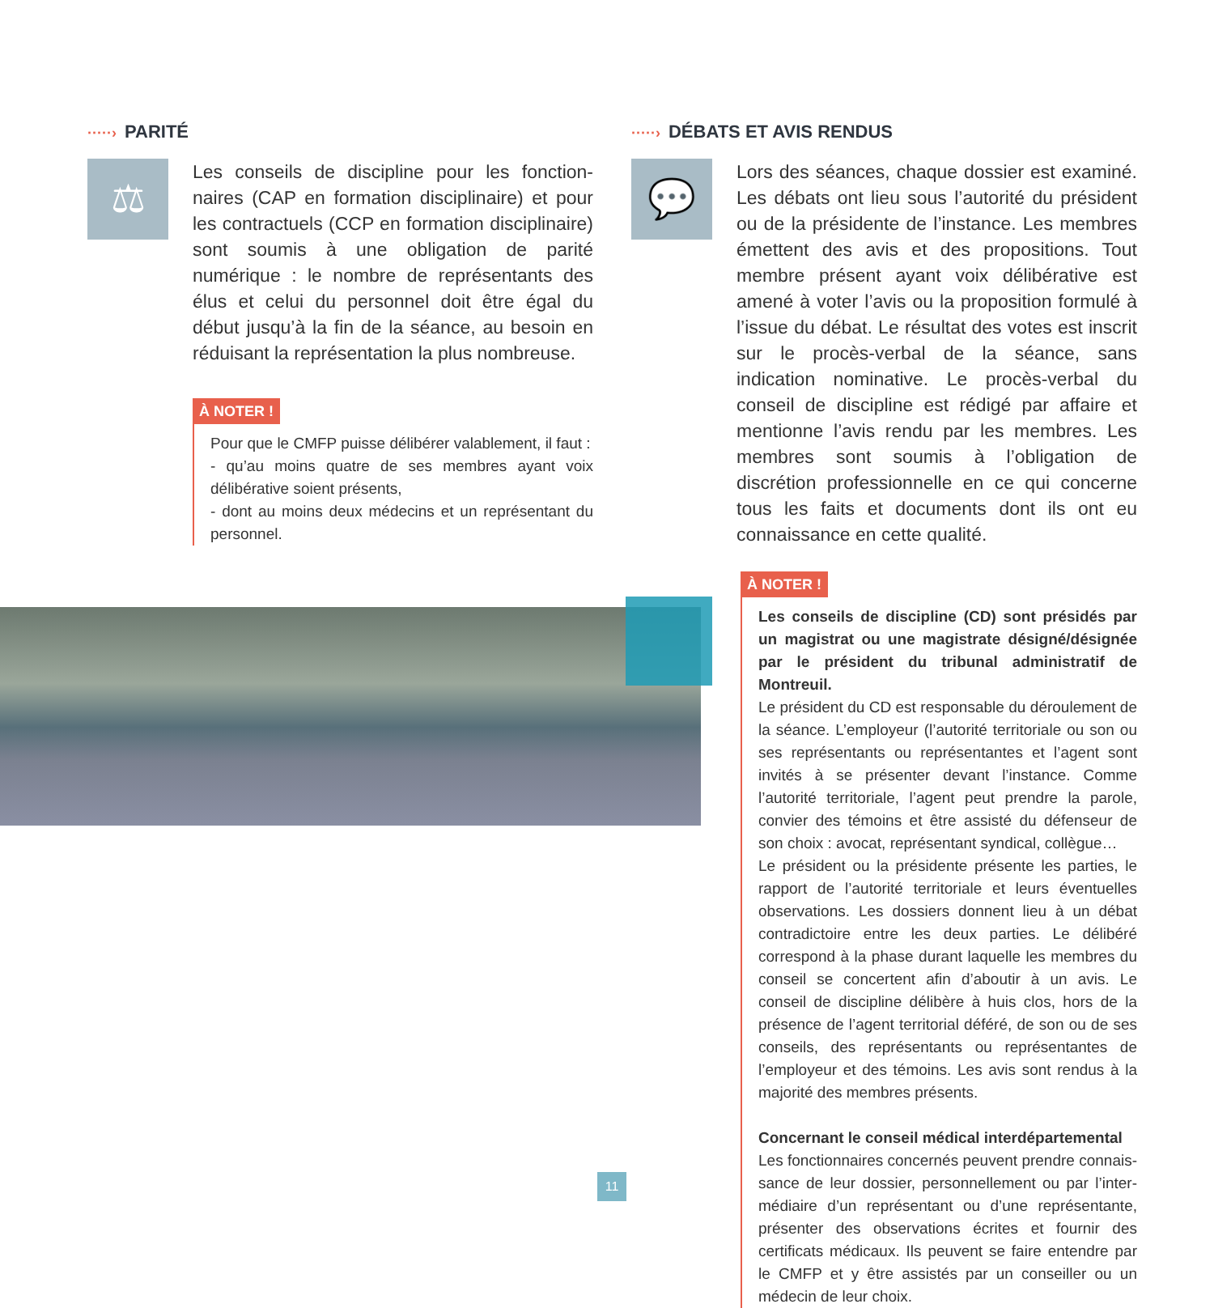·····› PARITÉ
⚖
Les conseils de discipline pour les fonction­naires (CAP en formation disciplinaire) et pour les contractuels (CCP en formation disciplinaire) sont soumis à une obligation de parité numérique : le nombre de représentants des élus et celui du personnel doit être égal du début jusqu’à la fin de la séance, au besoin en réduisant la représentation la plus nombreuse.
À NOTER !
Pour que le CMFP puisse délibérer valablement, il faut :
- qu’au moins quatre de ses membres ayant voix délibérative soient présents,
- dont au moins deux médecins et un représentant du personnel.
·····› DÉBATS ET AVIS RENDUS
💬
Lors des séances, chaque dossier est examiné. Les débats ont lieu sous l’autorité du président ou de la présidente de l’instance. Les membres émettent des avis et des propositions. Tout membre présent ayant voix délibérative est amené à voter l’avis ou la proposition formulé à l’issue du débat. Le résultat des votes est inscrit sur le procès-verbal de la séance, sans indication nominative. Le procès-verbal du conseil de discipline est rédigé par affaire et mentionne l’avis rendu par les membres. Les membres sont soumis à l’obligation de discrétion professionnelle en ce qui concerne tous les faits et documents dont ils ont eu connaissance en cette qualité.
À NOTER !
Les conseils de discipline (CD) sont présidés par un magistrat ou une magistrate désigné/désignée par le président du tribunal administratif de Montreuil.
Le président du CD est responsable du déroulement de la séance. L’employeur (l’autorité territoriale ou son ou ses représentants ou représentantes et l’agent sont invités à se présenter devant l’instance. Comme l’autorité territoriale, l’agent peut prendre la parole, convier des témoins et être assisté du défenseur de son choix : avocat, représentant syndical, collègue…
Le président ou la présidente présente les parties, le rapport de l’autorité territoriale et leurs éventuelles observations. Les dossiers donnent lieu à un débat contradictoire entre les deux parties. Le délibéré correspond à la phase durant laquelle les membres du conseil se concertent afin d’aboutir à un avis. Le conseil de discipline délibère à huis clos, hors de la présence de l’agent territorial déféré, de son ou de ses conseils, des représentants ou représentantes de l’employeur et des témoins. Les avis sont rendus à la majorité des membres présents.
Concernant le conseil médical interdépartemental
Les fonctionnaires concernés peuvent prendre connais­sance de leur dossier, personnellement ou par l’inter­médiaire d’un représentant ou d’une représentante, présenter des observations écrites et fournir des certificats médicaux. Ils peuvent se faire entendre par le CMFP et y être assistés par un conseiller ou un médecin de leur choix.
11